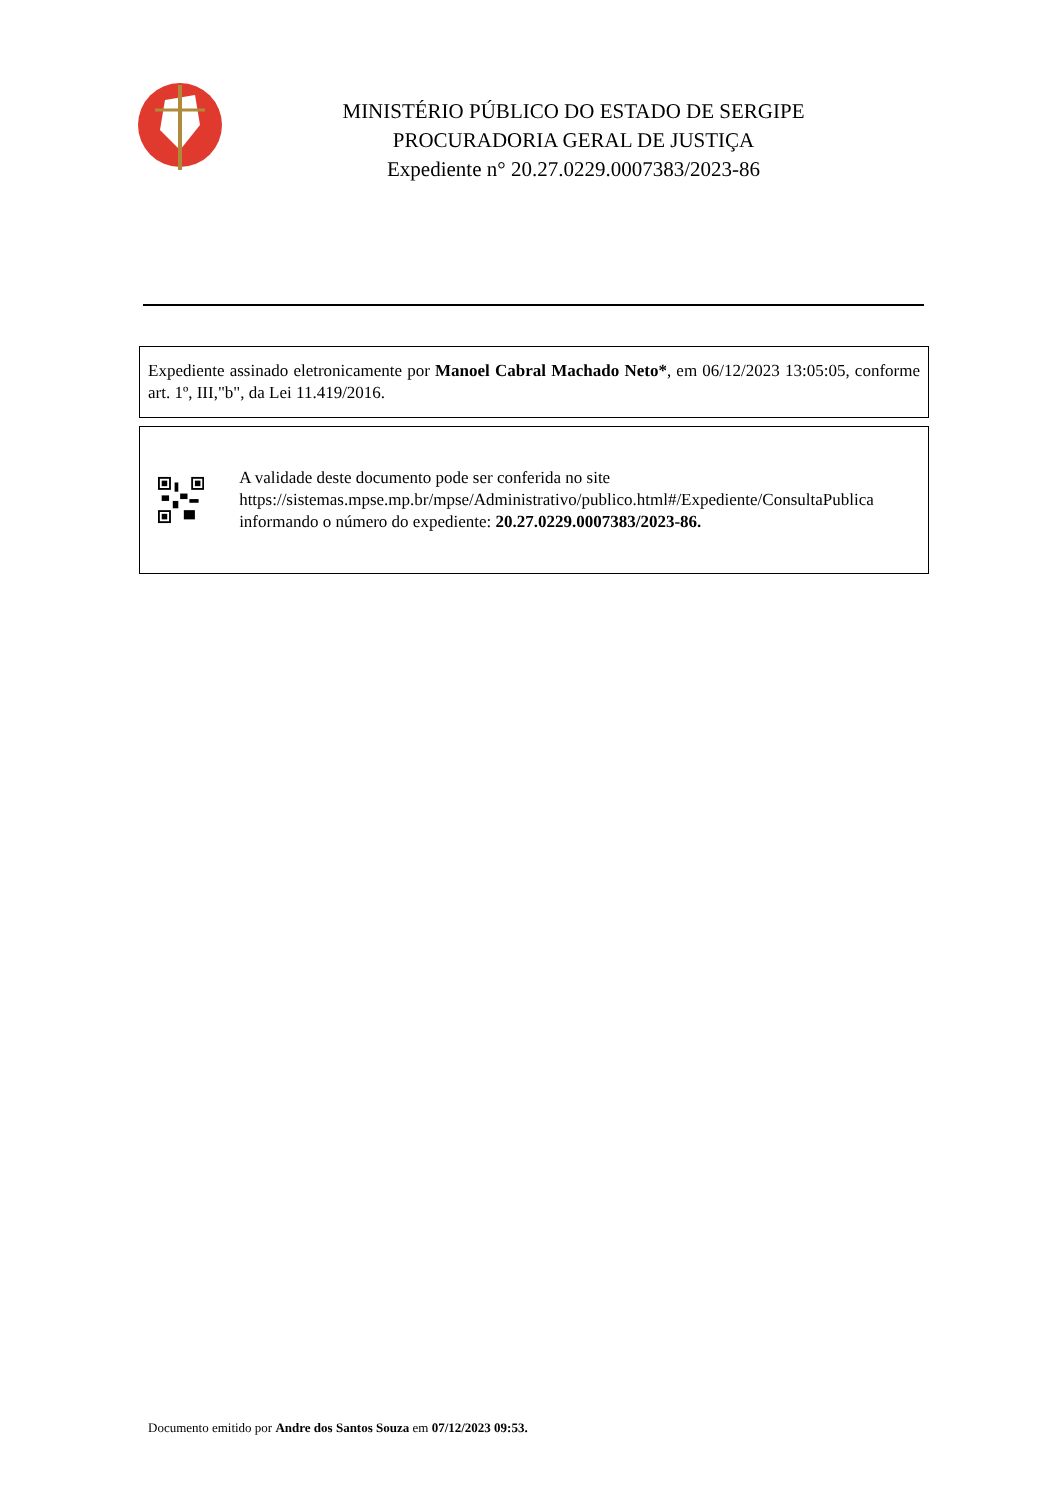MINISTÉRIO PÚBLICO DO ESTADO DE SERGIPE
PROCURADORIA GERAL DE JUSTIÇA
Expediente n° 20.27.0229.0007383/2023-86
Expediente assinado eletronicamente por Manoel Cabral Machado Neto*, em 06/12/2023 13:05:05, conforme art. 1º, III,"b", da Lei 11.419/2016.
A validade deste documento pode ser conferida no site https://sistemas.mpse.mp.br/mpse/Administrativo/publico.html#/Expediente/ConsultaPublica informando o número do expediente: 20.27.0229.0007383/2023-86.
Documento emitido por Andre dos Santos Souza em 07/12/2023 09:53.